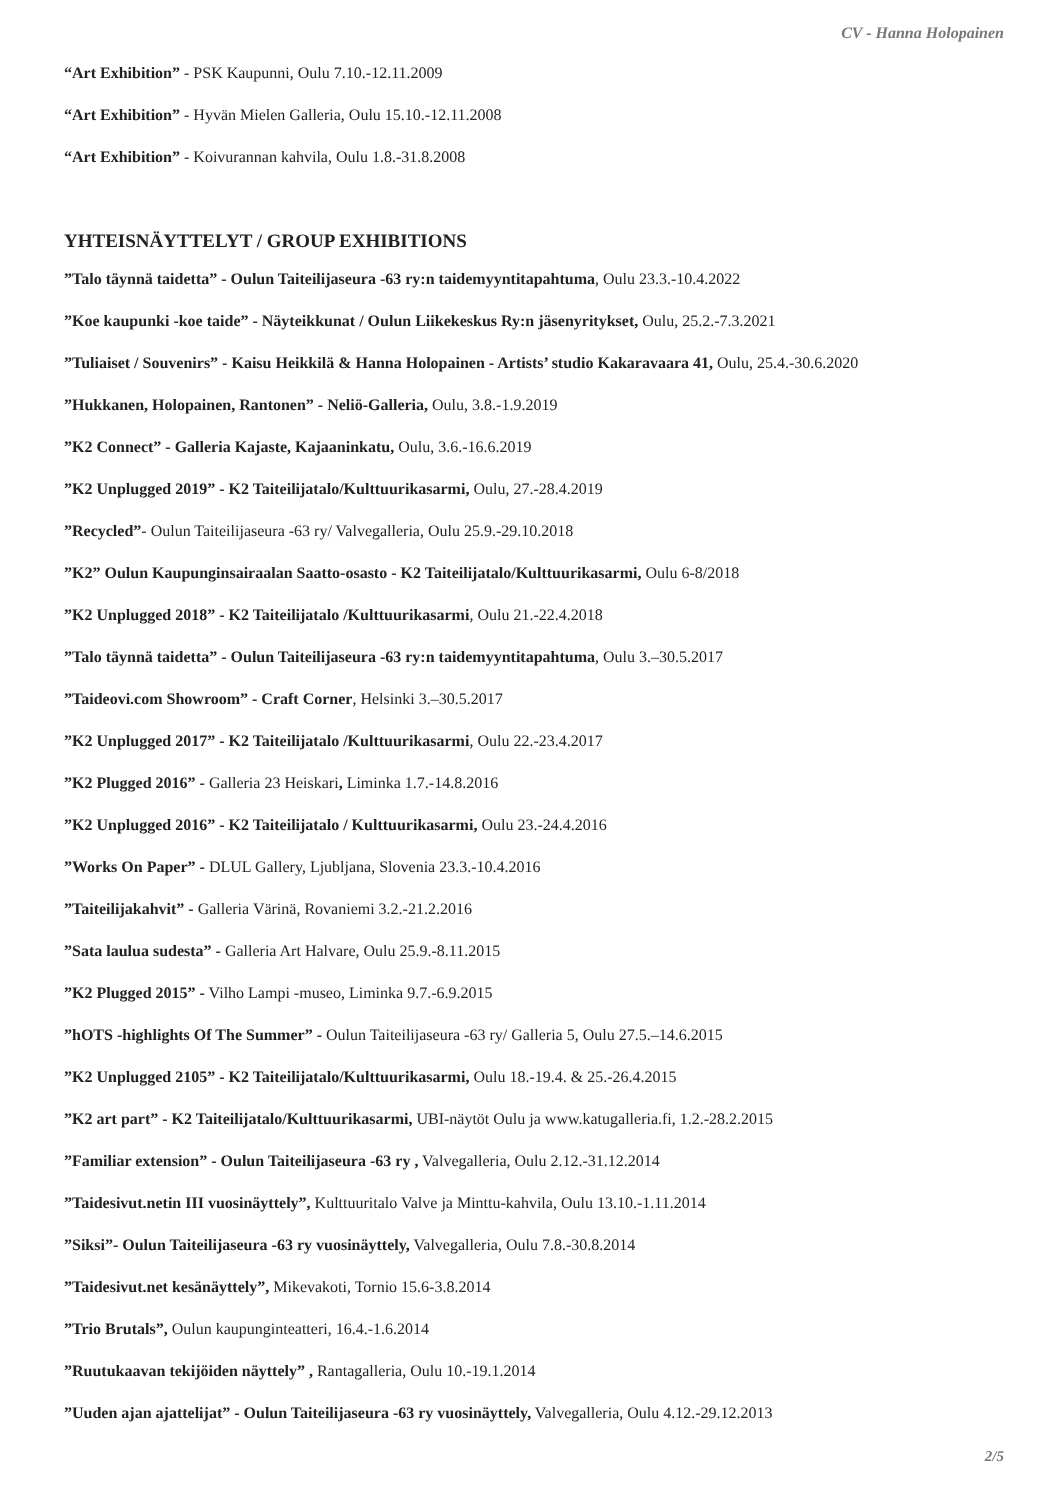CV - Hanna Holopainen
“Art Exhibition” - PSK Kaupunni, Oulu 7.10.-12.11.2009
“Art Exhibition” - Hyvän Mielen Galleria, Oulu 15.10.-12.11.2008
“Art Exhibition” - Koivurannan kahvila, Oulu 1.8.-31.8.2008
YHTEISNÄYTTELYT / GROUP EXHIBITIONS
”Talo täynnä taidetta” - Oulun Taiteilijaseura -63 ry:n taidemyyntitapahtuma, Oulu 23.3.-10.4.2022
”Koe kaupunki -koe taide” - Näyteikkunat / Oulun Liikekeskus Ry:n jäsenyritykset, Oulu, 25.2.-7.3.2021
”Tuliaiset / Souvenirs” - Kaisu Heikkilä & Hanna Holopainen - Artists’ studio Kakaravaara 41, Oulu, 25.4.-30.6.2020
”Hukkanen, Holopainen, Rantonen” - Neliö-Galleria, Oulu, 3.8.-1.9.2019
”K2 Connect” - Galleria Kajaste, Kajaaninkatu, Oulu, 3.6.-16.6.2019
”K2 Unplugged 2019” - K2 Taiteilijatalo/Kulttuurikasarmi, Oulu, 27.-28.4.2019
”Recycled”- Oulun Taiteilijaseura -63 ry/ Valvegalleria, Oulu 25.9.-29.10.2018
”K2” Oulun Kaupunginsairaalan Saatto-osasto - K2 Taiteilijatalo/Kulttuurikasarmi, Oulu 6-8/2018
”K2 Unplugged 2018” - K2 Taiteilijatalo /Kulttuurikasarmi, Oulu 21.-22.4.2018
”Talo täynnä taidetta” - Oulun Taiteilijaseura -63 ry:n taidemyyntitapahtuma, Oulu 3.–30.5.2017
”Taideovi.com Showroom” - Craft Corner, Helsinki 3.–30.5.2017
”K2 Unplugged 2017” - K2 Taiteilijatalo /Kulttuurikasarmi, Oulu 22.-23.4.2017
”K2 Plugged 2016” - Galleria 23 Heiskari, Liminka 1.7.-14.8.2016
”K2 Unplugged 2016” - K2 Taiteilijatalo / Kulttuurikasarmi, Oulu 23.-24.4.2016
”Works On Paper” - DLUL Gallery, Ljubljana, Slovenia 23.3.-10.4.2016
”Taiteilijakahvit” - Galleria Värinä, Rovaniemi 3.2.-21.2.2016
”Sata laulua sudesta” - Galleria Art Halvare, Oulu 25.9.-8.11.2015
”K2 Plugged 2015” - Vilho Lampi -museo, Liminka 9.7.-6.9.2015
”hOTS -highlights Of The Summer” - Oulun Taiteilijaseura -63 ry/ Galleria 5, Oulu 27.5.–14.6.2015
”K2 Unplugged 2105” - K2 Taiteilijatalo/Kulttuurikasarmi, Oulu 18.-19.4. & 25.-26.4.2015
”K2 art part” - K2 Taiteilijatalo/Kulttuurikasarmi, UBI-näytöt Oulu ja www.katugalleria.fi, 1.2.-28.2.2015
”Familiar extension” - Oulun Taiteilijaseura -63 ry , Valvegalleria, Oulu 2.12.-31.12.2014
”Taidesivut.netin III vuosinäyttely”, Kulttuuritalo Valve ja Minttu-kahvila, Oulu 13.10.-1.11.2014
”Siksi”- Oulun Taiteilijaseura -63 ry vuosinäyttely, Valvegalleria, Oulu 7.8.-30.8.2014
”Taidesivut.net kesänäyttely”, Mikevakoti, Tornio 15.6-3.8.2014
”Trio Brutals”, Oulun kaupunginteatteri, 16.4.-1.6.2014
”Ruutukaavan tekijöiden näyttely” , Rantagalleria, Oulu 10.-19.1.2014
”Uuden ajan ajattelijat” - Oulun Taiteilijaseura -63 ry vuosinäyttely, Valvegalleria, Oulu 4.12.-29.12.2013
2/5